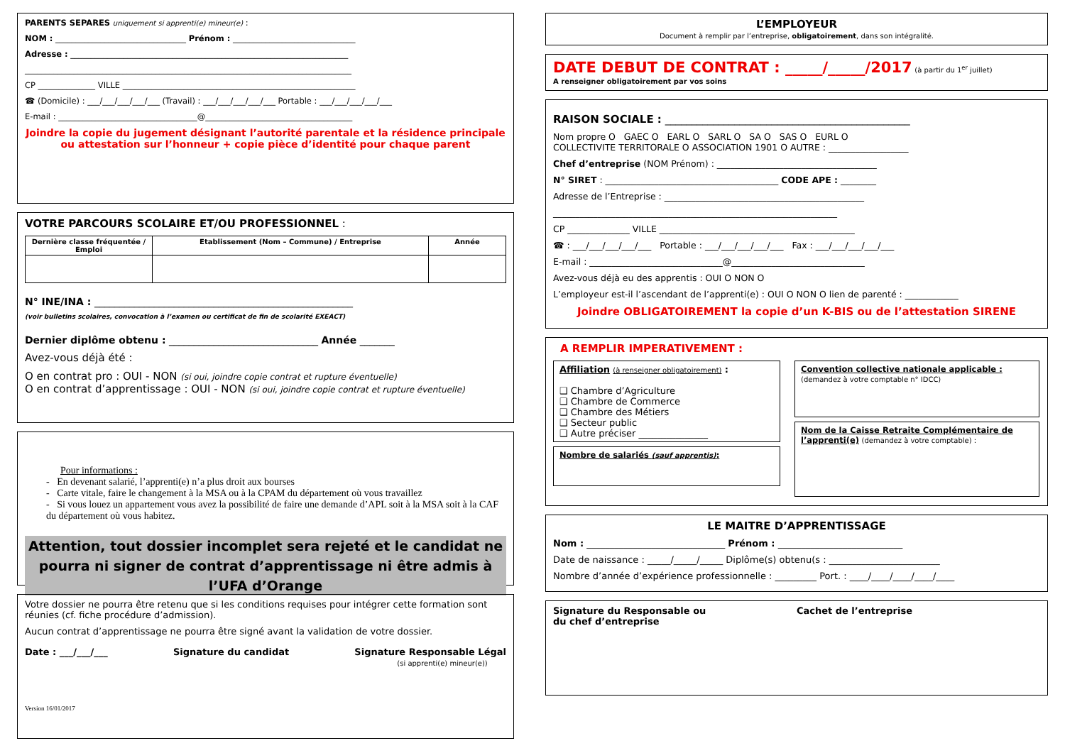PARENTS SEPARES uniquement si apprenti(e) mineur(e) :
NOM : ________________________________ Prénom : ______________________________
Adresse : ____________________________________________________________________
________________________________________________________________________________
CP ______________ VILLE _________________________________________________________
☎ (Domicile) : ___/___/___/___/___ (Travail) : ___/___/___/___/___ Portable : ___/___/___/___/___
E-mail : __________________________________@____________________________________
Joindre la copie du jugement désignant l’autorité parentale et la résidence principale ou attestation sur l’honneur + copie pièce d’identité pour chaque parent
VOTRE PARCOURS SCOLAIRE ET/OU PROFESSIONNEL :
| Dernière classe fréquentée / Emploi | Etablissement (Nom – Commune) / Entreprise | Année |
| --- | --- | --- |
N° INE/INA : ____________________________________________________
(voir bulletins scolaires, convocation à l’examen ou certificat de fin de scolarité EXEACT)
Dernier diplôme obtenu : ______________________________ Année _______
Avez-vous déjà été :
O en contrat pro : OUI - NON (si oui, joindre copie contrat et rupture éventuelle)
O en contrat d’apprentissage : OUI - NON (si oui, joindre copie contrat et rupture éventuelle)
Pour informations :
- En devenant salarié, l’apprenti(e) n’a plus droit aux bourses
- Carte vitale, faire le changement à la MSA ou à la CPAM du département où vous travaillez
- Si vous louez un appartement vous avez la possibilité de faire une demande d’APL soit à la MSA soit à la CAF du département où vous habitez.
Attention, tout dossier incomplet sera rejeté et le candidat ne pourra ni signer de contrat d’apprentissage ni être admis à l’UFA d’Orange
Votre dossier ne pourra être retenu que si les conditions requises pour intégrer cette formation sont réunies (cf. fiche procédure d’admission).
Aucun contrat d’apprentissage ne pourra être signé avant la validation de votre dossier.
Date : ___/___/___ Signature du candidat Signature Responsable Légal
(si apprenti(e) mineur(e))
Version 16/01/2017
L’EMPLOYEUR
Document à remplir par l’entreprise, obligatoirement, dans son intégralité.
DATE DEBUT DE CONTRAT : _____/_____/2017 (à partir du 1<sup>er</sup> juillet)
A renseigner obligatoirement par vos soins
RAISON SOCIALE : ______________________________________________
Nom propre O GAEC O EARL O SARL O SA O SAS O EURL O
COLLECTIVITE TERRITORALE O ASSOCIATION 1901 O AUTRE : __________________
Chef d’entreprise (NOM Prénom) : ____________________________________
N° SIRET : _______________________________________ CODE APE : ________
Adresse de l’Entreprise : _____________________________________________
________________________________________________________________
CP ______________ VILLE ____________________________________________
☎ : ___/___/___/___/___ Portable : ___/___/___/___/___ Fax : ___/___/___/___/___
E-mail : ______________________________@______________________________
Avez-vous déjà eu des apprentis : OUI O NON O
L’employeur est-il l’ascendant de l’apprenti(e) : OUI O NON O lien de parenté : ____________
Joindre OBLIGATOIREMENT la copie d’un K-BIS ou de l’attestation SIRENE
A REMPLIR IMPERATIVEMENT :
Affiliation (à renseigner obligatoirement) :
❑ Chambre d’Agriculture
❑ Chambre de Commerce
❑ Chambre des Métiers
❑ Secteur public
❑ Autre préciser _______________
Nombre de salariés (sauf apprentis):
Convention collective nationale applicable :
(demandez à votre comptable n° IDCC)
Nom de la Caisse Retraite Complémentaire de l’apprenti(e) (demandez à votre comptable) :
LE MAITRE D’APPRENTISSAGE
Nom : ______________________________ Prénom : ___________________________
Date de naissance : _____/_____/_____ Diplôme(s) obtenu(s : ________________________
Nombre d’année d’expérience professionnelle : _________ Port. : ____/____/____/____/____
Signature du Responsable ou
du chef d’entreprise Cachet de l’entreprise